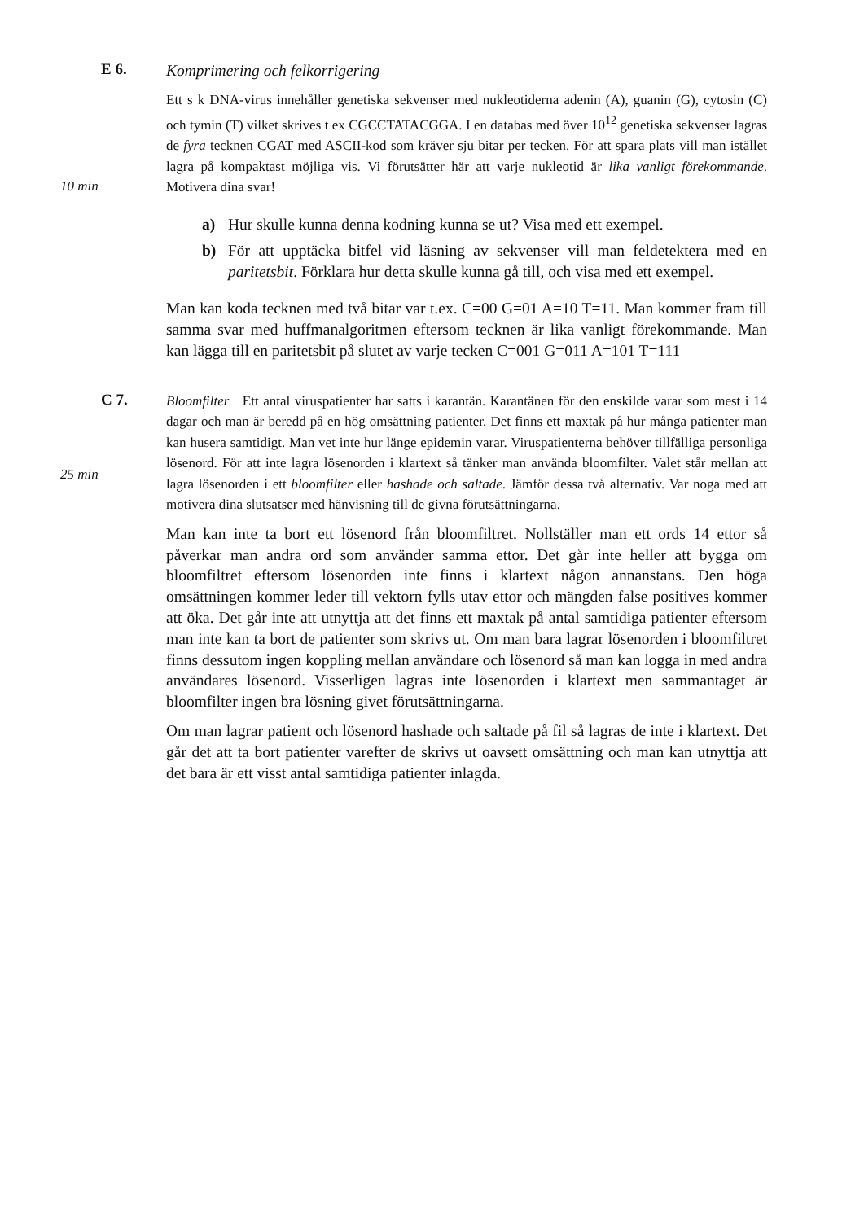E 6.
Komprimering och felkorrigering
Ett s k DNA-virus innehåller genetiska sekvenser med nukleotiderna adenin (A), guanin (G), cytosin (C) och tymin (T) vilket skrives t ex CGCCTATACGGA. I en databas med över 10<sup>12</sup> genetiska sekvenser lagras de fyra tecknen CGAT med ASCII-kod som kräver sju bitar per tecken. För att spara plats vill man istället lagra på kompaktast möjliga vis. Vi förutsätter här att varje nukleotid är lika vanligt förekommande. Motivera dina svar!
10 min
a) Hur skulle kunna denna kodning kunna se ut? Visa med ett exempel.
b) För att upptäcka bitfel vid läsning av sekvenser vill man feldetektera med en paritetsbit. Förklara hur detta skulle kunna gå till, och visa med ett exempel.
Man kan koda tecknen med två bitar var t.ex. C=00 G=01 A=10 T=11. Man kommer fram till samma svar med huffmanalgoritmen eftersom tecknen är lika vanligt förekommande. Man kan lägga till en paritetsbit på slutet av varje tecken C=001 G=011 A=101 T=111
C 7.
Bloomfilter Ett antal viruspatienter har satts i karantän. Karantänen för den enskilde varar som mest i 14 dagar och man är beredd på en hög omsättning patienter. Det finns ett maxtak på hur många patienter man kan husera samtidigt. Man vet inte hur länge epidemin varar. Viruspatienterna behöver tillfälliga personliga lösenord. För att inte lagra lösenorden i klartext så tänker man använda bloomfilter. Valet står mellan att lagra lösenorden i ett bloomfilter eller hashade och saltade. Jämför dessa två alternativ. Var noga med att motivera dina slutsatser med hänvisning till de givna förutsättningarna.
25 min
Man kan inte ta bort ett lösenord från bloomfiltret. Nollställer man ett ords 14 ettor så påverkar man andra ord som använder samma ettor. Det går inte heller att bygga om bloomfiltret eftersom lösenorden inte finns i klartext någon annanstans. Den höga omsättningen kommer leder till vektorn fylls utav ettor och mängden false positives kommer att öka. Det går inte att utnyttja att det finns ett maxtak på antal samtidiga patienter eftersom man inte kan ta bort de patienter som skrivs ut. Om man bara lagrar lösenorden i bloomfiltret finns dessutom ingen koppling mellan användare och lösenord så man kan logga in med andra användares lösenord. Visserligen lagras inte lösenorden i klartext men sammantaget är bloomfilter ingen bra lösning givet förutsättningarna.
Om man lagrar patient och lösenord hashade och saltade på fil så lagras de inte i klartext. Det går det att ta bort patienter varefter de skrivs ut oavsett omsättning och man kan utnyttja att det bara är ett visst antal samtidiga patienter inlagda.